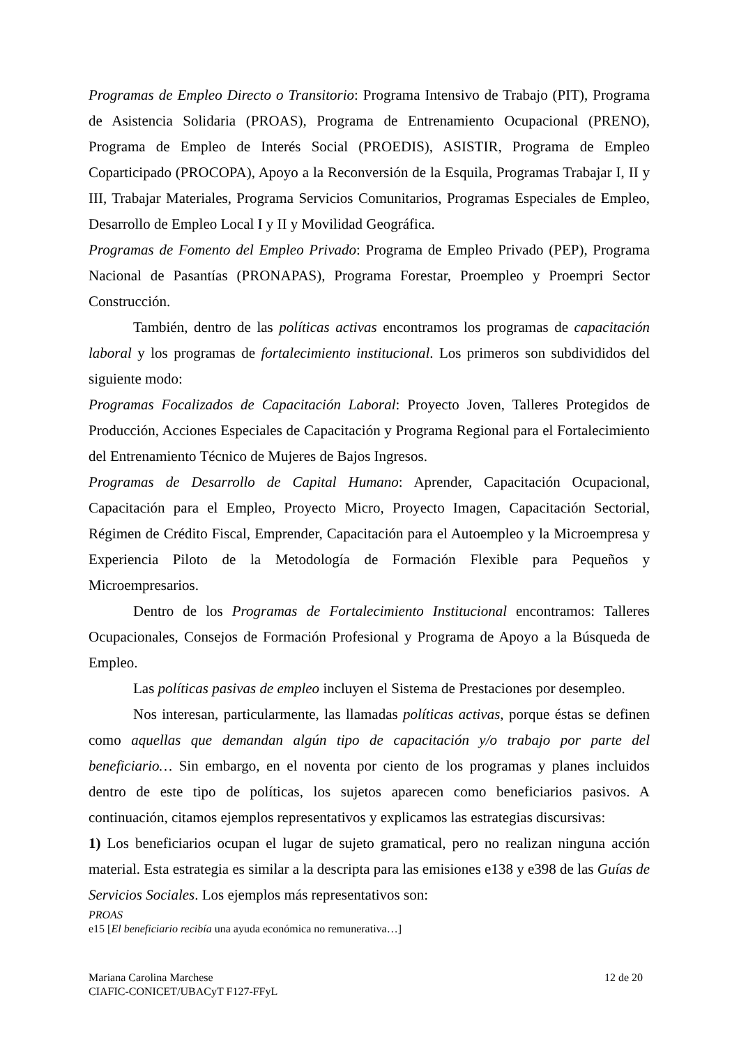Programas de Empleo Directo o Transitorio: Programa Intensivo de Trabajo (PIT), Programa de Asistencia Solidaria (PROAS), Programa de Entrenamiento Ocupacional (PRENO), Programa de Empleo de Interés Social (PROEDIS), ASISTIR, Programa de Empleo Coparticipado (PROCOPA), Apoyo a la Reconversión de la Esquila, Programas Trabajar I, II y III, Trabajar Materiales, Programa Servicios Comunitarios, Programas Especiales de Empleo, Desarrollo de Empleo Local I y II y Movilidad Geográfica.
Programas de Fomento del Empleo Privado: Programa de Empleo Privado (PEP), Programa Nacional de Pasantías (PRONAPAS), Programa Forestar, Proempleo y Proempri Sector Construcción.
También, dentro de las políticas activas encontramos los programas de capacitación laboral y los programas de fortalecimiento institucional. Los primeros son subdivididos del siguiente modo:
Programas Focalizados de Capacitación Laboral: Proyecto Joven, Talleres Protegidos de Producción, Acciones Especiales de Capacitación y Programa Regional para el Fortalecimiento del Entrenamiento Técnico de Mujeres de Bajos Ingresos.
Programas de Desarrollo de Capital Humano: Aprender, Capacitación Ocupacional, Capacitación para el Empleo, Proyecto Micro, Proyecto Imagen, Capacitación Sectorial, Régimen de Crédito Fiscal, Emprender, Capacitación para el Autoempleo y la Microempresa y Experiencia Piloto de la Metodología de Formación Flexible para Pequeños y Microempresarios.
Dentro de los Programas de Fortalecimiento Institucional encontramos: Talleres Ocupacionales, Consejos de Formación Profesional y Programa de Apoyo a la Búsqueda de Empleo.
Las políticas pasivas de empleo incluyen el Sistema de Prestaciones por desempleo.
Nos interesan, particularmente, las llamadas políticas activas, porque éstas se definen como aquellas que demandan algún tipo de capacitación y/o trabajo por parte del beneficiario… Sin embargo, en el noventa por ciento de los programas y planes incluidos dentro de este tipo de políticas, los sujetos aparecen como beneficiarios pasivos. A continuación, citamos ejemplos representativos y explicamos las estrategias discursivas:
1) Los beneficiarios ocupan el lugar de sujeto gramatical, pero no realizan ninguna acción material. Esta estrategia es similar a la descripta para las emisiones e138 y e398 de las Guías de Servicios Sociales. Los ejemplos más representativos son:
PROAS
e15 [El beneficiario recibía una ayuda económica no remunerativa…]
Mariana Carolina Marchese
CIAFIC-CONICET/UBACyT F127-FFyL
12 de 20